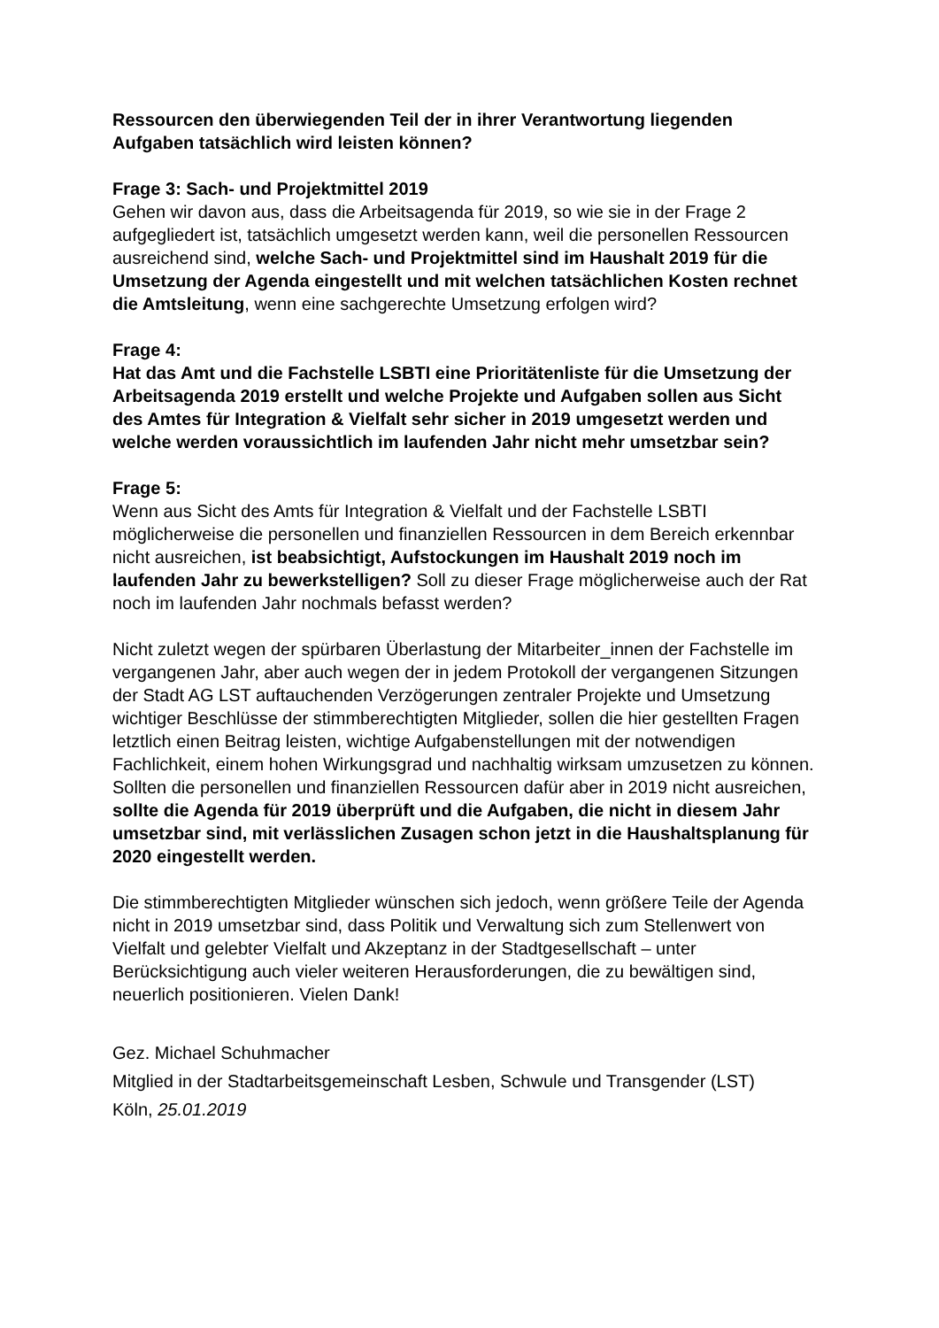Ressourcen den überwiegenden Teil der in ihrer Verantwortung liegenden Aufgaben tatsächlich wird leisten können?
Frage 3: Sach- und Projektmittel 2019
Gehen wir davon aus, dass die Arbeitsagenda für 2019, so wie sie in der Frage 2 aufgegliedert ist, tatsächlich umgesetzt werden kann, weil die personellen Ressourcen ausreichend sind, welche Sach- und Projektmittel sind im Haushalt 2019 für die Umsetzung der Agenda eingestellt und mit welchen tatsächlichen Kosten rechnet die Amtsleitung, wenn eine sachgerechte Umsetzung erfolgen wird?
Frage 4:
Hat das Amt und die Fachstelle LSBTI eine Prioritätenliste für die Umsetzung der Arbeitsagenda 2019 erstellt und welche Projekte und Aufgaben sollen aus Sicht des Amtes für Integration & Vielfalt sehr sicher in 2019 umgesetzt werden und welche werden voraussichtlich im laufenden Jahr nicht mehr umsetzbar sein?
Frage 5:
Wenn aus Sicht des Amts für Integration & Vielfalt und der Fachstelle LSBTI möglicherweise die personellen und finanziellen Ressourcen in dem Bereich erkennbar nicht ausreichen, ist beabsichtigt, Aufstockungen im Haushalt 2019 noch im laufenden Jahr zu bewerkstelligen? Soll zu dieser Frage möglicherweise auch der Rat noch im laufenden Jahr nochmals befasst werden?
Nicht zuletzt wegen der spürbaren Überlastung der Mitarbeiter_innen der Fachstelle im vergangenen Jahr, aber auch wegen der in jedem Protokoll der vergangenen Sitzungen der Stadt AG LST auftauchenden Verzögerungen zentraler Projekte und Umsetzung wichtiger Beschlüsse der stimmberechtigten Mitglieder, sollen die hier gestellten Fragen letztlich einen Beitrag leisten, wichtige Aufgabenstellungen mit der notwendigen Fachlichkeit, einem hohen Wirkungsgrad und nachhaltig wirksam umzusetzen zu können. Sollten die personellen und finanziellen Ressourcen dafür aber in 2019 nicht ausreichen, sollte die Agenda für 2019 überprüft und die Aufgaben, die nicht in diesem Jahr umsetzbar sind, mit verlässlichen Zusagen schon jetzt in die Haushaltsplanung für 2020 eingestellt werden.
Die stimmberechtigten Mitglieder wünschen sich jedoch, wenn größere Teile der Agenda nicht in 2019 umsetzbar sind, dass Politik und Verwaltung sich zum Stellenwert von Vielfalt und gelebter Vielfalt und Akzeptanz in der Stadtgesellschaft – unter Berücksichtigung auch vieler weiteren Herausforderungen, die zu bewältigen sind, neuerlich positionieren. Vielen Dank!
Gez. Michael Schuhmacher
Mitglied in der Stadtarbeitsgemeinschaft Lesben, Schwule und Transgender (LST)
Köln, 25.01.2019